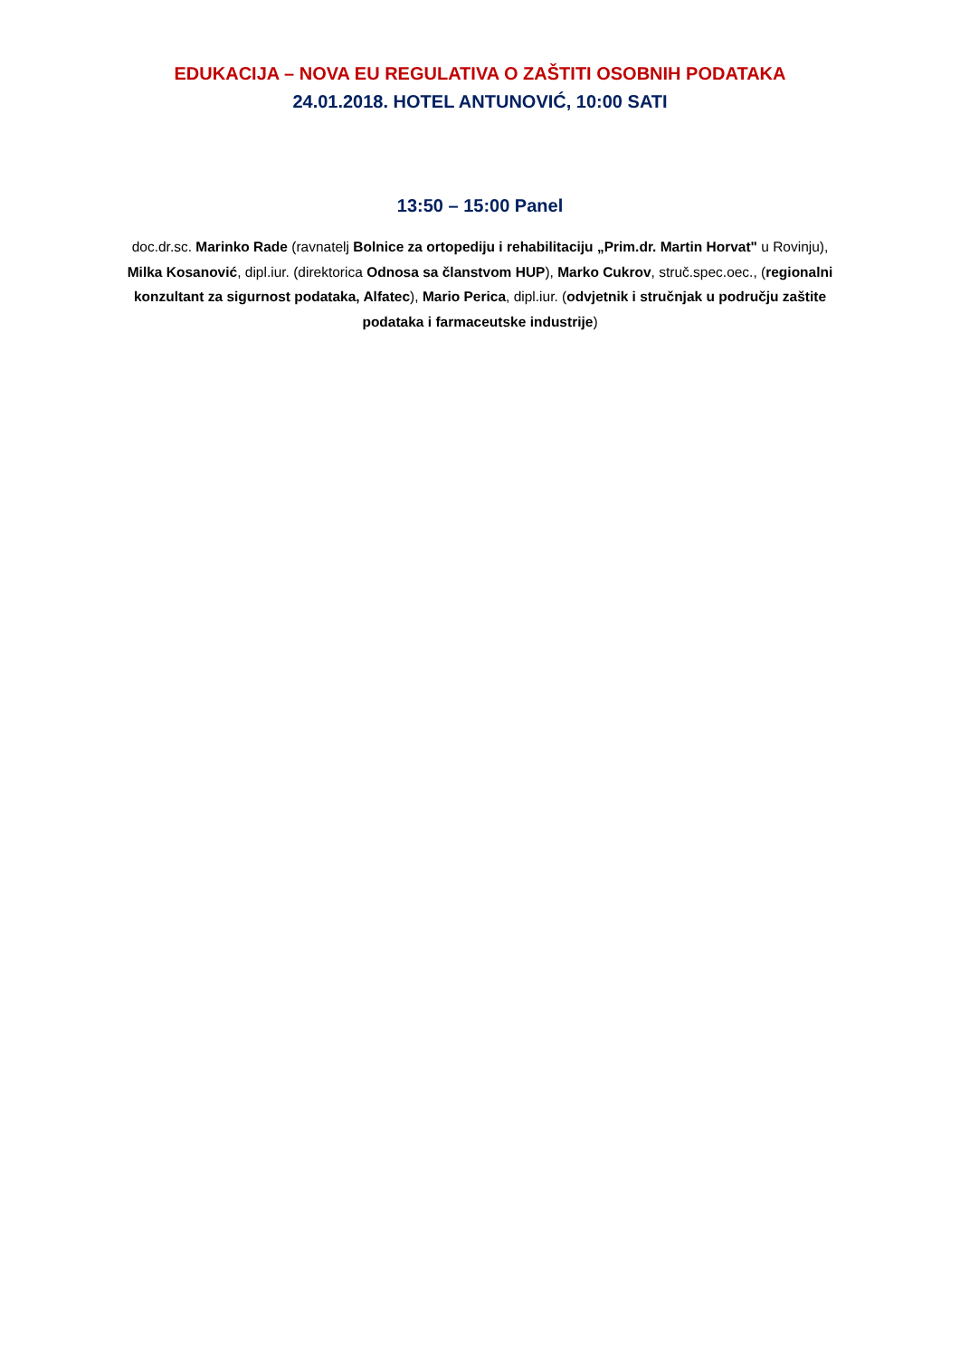EDUKACIJA – NOVA EU REGULATIVA O ZAŠTITI OSOBNIH PODATAKA
24.01.2018. HOTEL ANTUNOVIĆ, 10:00 SATI
13:50 – 15:00 Panel
doc.dr.sc. Marinko Rade (ravnatelj Bolnice za ortopediju i rehabilitaciju „Prim.dr. Martin Horvat" u Rovinju), Milka Kosanović, dipl.iur. (direktorica Odnosa sa članstvom HUP), Marko Cukrov, struč.spec.oec., (regionalni konzultant za sigurnost podataka, Alfatec), Mario Perica, dipl.iur. (odvjetnik i stručnjak u području zaštite podataka i farmaceutske industrije)